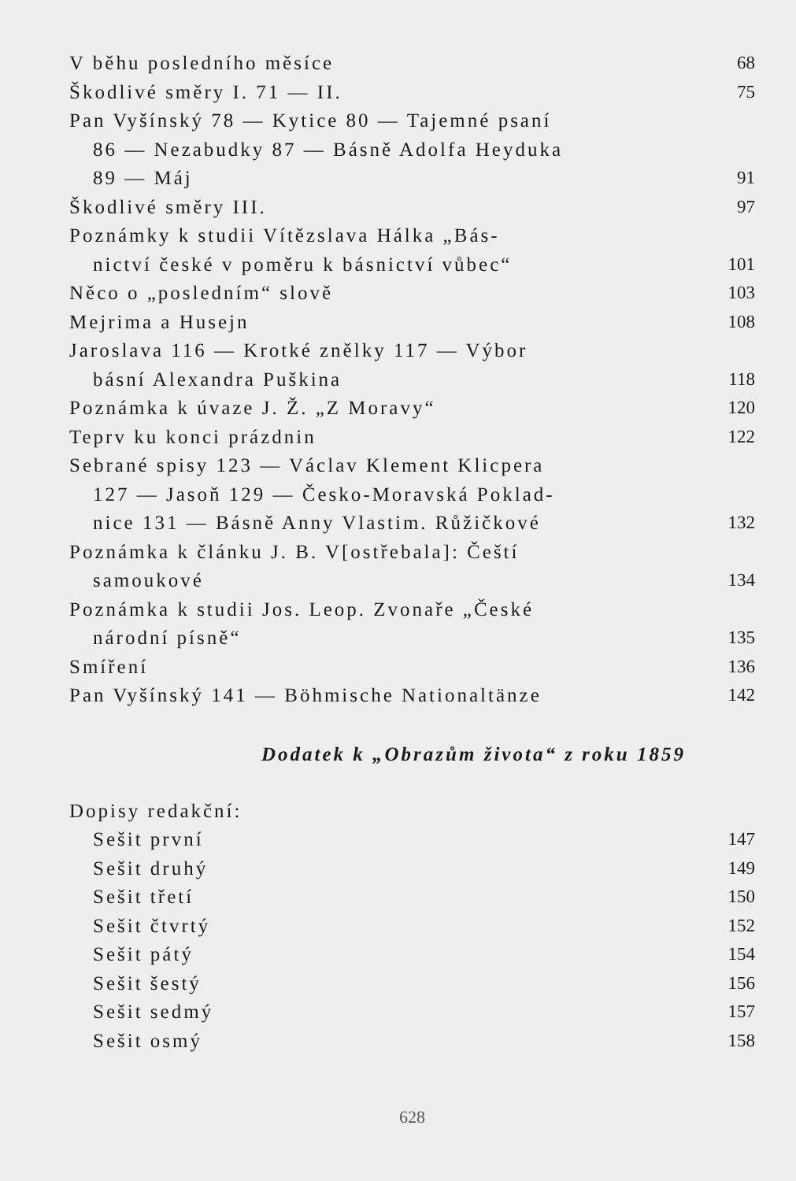V běhu posledního měsíce 68
Škodlivé směry I. 71 — II. 75
Pan Vyšínský 78 — Kytice 80 — Tajemné psaní
86 — Nezabudky 87 — Básně Adolfa Heyduka
89 — Máj 91
Škodlivé směry III. 97
Poznámky k studii Vítězslava Hálka „Bás-
nictví české v poměru k básnictví vůbec“101
Něco o „posledním“ slově 103
Mejrima a Husejn 108
Jaroslava 116 — Krotké znělky 117 — Výbor
básní Alexandra Puškina 118
Poznámka k úvaze J. Ž. „Z Moravy“120
Teprv ku konci prázdnin 122
Sebrané spisy 123 — Václav Klement Klicpera
127 — Jasoň 129 — Česko-Moravská Poklad-
nice 131 — Básně Anny Vlastim. Růžičkové 132
Poznámka k článku J. B. V[ostřebala]: Čeští
samoukové 134
Poznámka k studii Jos. Leop. Zvonaře „České
národní písně“135
Smíření 136
Pan Vyšínský 141 — Böhmische Nationaltänze 142
Dodatek k „Obrazům života“ z roku 1859
Dopisy redakční:
Sešit první 147
Sešit druhý 149
Sešit třetí 150
Sešit čtvrtý 152
Sešit pátý 154
Sešit šestý 156
Sešit sedmý 157
Sešit osmý 158
628